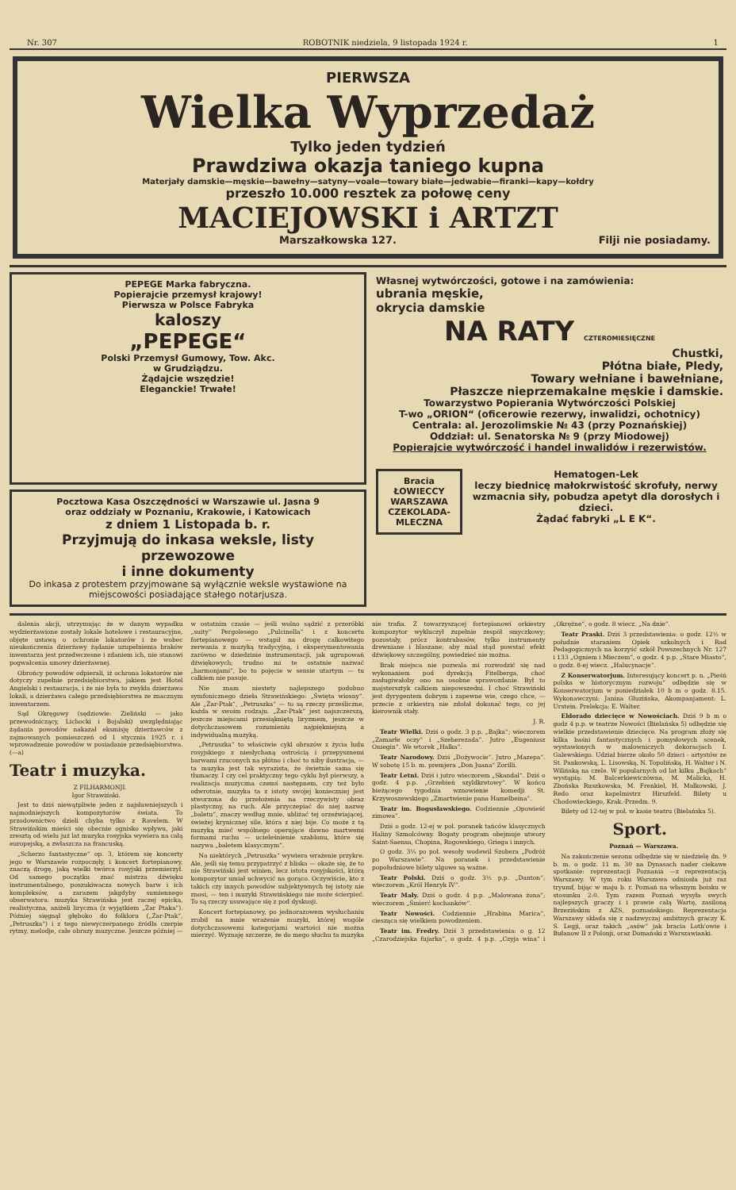Nr. 307 ROBOTNIK niedziela, 9 listopada 1924 r. 1
PIERWSZA
Wielka Wyprzedaż
Tylko jeden tydzień
Prawdziwa okazja taniego kupna
Materjały damskie—męskie—bawełny—satyny—voale—towary białe—jedwabie—firanki—kapy—kołdry
przeszło 10.000 resztek za połowę ceny
MACIEJOWSKI i ARTZT
Marszałkowska 127. Filji nie posiadamy.
PEPEGE Marka fabryczna.
Popierajcie przemysł krajowy!
Pierwsza w Polsce Fabryka
kaloszy
„PEPEGE“
Polski Przemysł Gumowy, Tow. Akc.
w Grudziądzu.
Żądajcie wszędzie!
Eleganckie! Trwałe!
Pocztowa Kasa Oszczędności w Warszawie ul. Jasna 9
oraz oddziały w Poznaniu, Krakowie, i Katowicach
z dniem 1 Listopada b. r.
Przyjmują do inkasa weksle, listy przewozowe
i inne dokumenty
Do inkasa z protestem przyjmowane są wyłącznie weksle wystawione na miejscowości posiadające stałego notarjusza.
Własnej wytwórczości, gotowe i na zamówienia:
ubrania męskie,
okrycia damskie
NA RATY CZTEROMIESIĘCZNE
Chustki,
Płótna białe, Pledy,
Towary wełniane i bawełniane,
Płaszcze nieprzemakalne męskie i damskie.
Towarzystwo Popierania Wytwórczości Polskiej
T-wo „ORION“ (oficerowie rezerwy, inwalidzi, ochotnicy)
Centrala: al. Jerozolimskie № 43 (przy Poznańskiej)
Oddział: ul. Senatorska № 9 (przy Miodowej)
Popierajcie wytwórczość i handel inwalidów i rezerwistów.
Bracia ŁOWIECCY WARSZAWA
CZEKOLADA-MLECZNA
Hematogen-Lek
leczy biednicę małokrwistość skrofuły, nerwy wzmacnia siły, pobudza apetyt dla dorosłych i dzieci.
Żądać fabryki „L E K“.
dalenia akcji, utrzymując że w danym wypadku wydzierżawione zostały lokale hotelowe i restauracyjne, objęte ustawą o ochronie lokatorów i że wobec nieukończenia dzierżawy żądanie uzupełnienia braków inwentarza jest przedwczesne i zdaniem ich, nie stanowi pogwałcenia umowy dzierżawnej.
Obrońcy powodów odpierali, iż ochrona lokatorów nie dotyczy zupełnie przedsiębiorstwa, jakiem jest Hotel Angielski i restauracja, i że nie była to zwykła dzierżawa lokali, a dzierżawa całego przedsiębiorstwa ze znacznym inwentarzem.
Sąd Okręgowy (sędziowie: Zieliński — jako przewodniczący, Lichocki i Bojalski) uwzględniając żądania powodów nakazał eksmisję dzierżawców z zajmowanych pomieszczeń od 1 stycznia 1925 r. i wprowadzenie powodów w posiadanie przedsiębiorstwa. (—a)
Teatr i muzyka.
Z FILHARMONJI.
Igor Strawiński.
Jest to dziś niewątpliwie jeden z najsławniejszych i najmodniejszych kompozytorów świata. To przodownictwo dzieli chyba tylko z Ravelem. W Strawińskim mieści się obecnie ognisko wpływu, jaki zresztą od wielu już lat muzyka rosyjska wywiera na całą europejską, a zwłaszcza na francuską.
„Scherzo fantastyczne“ op. 3, którem się koncerty jego w Warszawie rozpoczęły, i koncert fortepianowy, znaczą drogę, jaką wielki twórca rosyjski przemierzył. Od samego początku znać mistrza dźwięku instrumentalnego, poszukiwacza nowych barw i ich kompleksów, a zarazem jakgdyby sumiennego obserwatora: muzyka Strawińska jest raczej epicka, realistyczna, aniżeli liryczna (z wyjątkiem „Żar Ptaka“). Później sięgnął głęboko do folkloru („Żar-Ptak“, „Petruszka“) i z tego niewyczerpanego źródła czerpie rytmy, melodje, całe obrazy muzyczne. Jeszcze później — w ostatnim czasie — jeśli wolno sądzić z przeróbki „suity“ Pergolesego „Pulcinella“ i z koncertu fortepianowego — wstąpił na drogę całkowitego zerwania z muzyką tradycyjną, i eksperymentowania zarówno w dziedzinie instrumentacji, jak ugrupowań dźwiękowych; trudno mi te ostatnie nazwać „harmonjami“, bo to pojęcie w sensie utartym — tu całkiem nie pasuje.
Nie znam niestety najlepszego podobno symfonicznego dzieła Strawińskiego: „Święta wiosny“. Ale „Żar-Ptak“, „Petruszka“ — to są rzeczy prześliczne, każda w swoim rodzaju. „Żar-Ptak“ jest najszczerszą, jeszcze miejscami przesiąkniętą liryzmem, jeszcze w dotychczasowem rozumieniu najpiękniejszą a indywidualną muzyką.
„Petruszka“ to właściwie cykl obrazów z życia ludu rosyjskiego z niesłychaną ostrością i przepysznemi barwami rzuconych na płótno i choć to niby ilustracja, — ta muzyka jest tak wyrazista, że świetnie sama się tłumaczy. I czy cel praktyczny tego cyklu był pierwszy, a realizacja muzyczna czemś następnem, czy też było odwrotnie, muzyka ta z istoty swojej konieczniej jest stworzona do przełożenia na rzeczywisty obraz plastyczny, na ruch. Ale przyczepiać do niej nazwę „baletu“, znaczy według mnie, ubliżać tej orzeźwiającej, świeżej krynicznej sile, która z niej bije. Co może z tą muzyką mieć wspólnego operujące dawno martwemi formami ruchu — ucieleśnienie szablonu, które się nazywa „baletem klasycznym“.
Na niektórych „Petruszka“ wywiera wrażenie przykre. Ale, jeśli się temu przypatrzyć z bliska — okaże się, że to nie Strawiński jest winien, lecz istota rosyjskości, którą kompozytor umiał uchwycić na gorąco. Oczywiście, kto z takich czy innych powodów subjektywnych tej istoty nie znosi, — ten i muzyki Strawińskiego nie może ścierpieć. To są rzeczy usuwające się z pod dyskusji.
Koncert fortepianowy, po jednorazowem wysłuchaniu zrobił na mnie wrażenie muzyki, której wogóle dotychczasowemi kategorjami wartości nie można mierzyć. Wyznaję szczerze, że do mego słuchu ta muzyka nie trafia. Z towarzyszącej fortepianowi orkiestry kompozytor wykluczył zupełnie zespół smyczkowy; pozostały, prócz kontrabasów, tylko instrumenty drewniane i blaszane; aby miał stąd powstać efekt dźwiękowy szczególny, powiedzieć nie można.
Brak miejsca nie pozwala mi rozwodzić się nad wykonaniem pod dyrekcją Fitelberga, choć zasługiwałoby ono na osobne sprawozdanie. Był to majstersztyk całkiem niepowszedni. I choć Strawiński jest dyrygentem dobrym i zapewne wie, czego chce, — przecie z orkiestrą nie zdołał dokonać tego, co jej kierownik stały.
J. R.
Teatr Wielki. Dziś o godz. 3 p.p. „Bajka“; wieczorem „Zamarłe oczy“ i „Szeherezada“. Jutro „Eugeniusz Oniegin“. We wtorek „Halka“.
Teatr Narodowy. Dziś „Dożywocie“. Jutro „Mazepa“. W sobotę 15 b. m. premjera „Don Juana“ Zorilli.
Teatr Letni. Dziś i jutro wieczorem „Skandal“. Dziś o godz. 4 p.p. „Grzebień szyldkretowy“. W końcu bieżącego tygodnia wznowienie komedji St. Krzywoszewskiego „Zmartwienie pana Hamelbeina“.
Teatr im. Bogusławskiego. Codziennie „Opowieść zimowa“.
Dziś o godz. 12-ej w poł. poranek tańców klasycznych Haliny Szmolcówny. Bogaty program obejmuje utwory Saint-Saensa, Chopina, Rogowskiego, Griega i innych.
O godz. 3½ po poł. wesoły wodewil Szobera „Podróż po Warszawie“. Na poranek i przedstawienie popołudniowe bilety ulgowe są ważne.
Teatr Polski. Dziś o godz. 3½ p.p. „Danton“; wieczorem „Król Henryk IV“.
Teatr Mały. Dziś o godz. 4 p.p. „Malowana żona“; wieczorem „Śmierć kochanków“.
Teatr Nowości. Codziennie „Hrabina Marica“, ciesząca się wielkiem powodzeniem.
Teatr im. Fredry. Dziś 3 przedstawienia: o g. 12 „Czarodziejska fujarka“, o godz. 4 p.p. „Czyja wina“ i „Okrężne“, o godz. 8 wiecz. „Na dnie“.
Teatr Praski. Dziś 3 przedstawienia: o godz. 12½ w południe staraniem Opiek szkolnych i Rad Pedagogicznych na korzyść szkół Powszechnych Nr. 127 i 133 „Ogniem i Mieczem“, o godz. 4 p.p. „Stare Miasto“, o godz. 8-ej wiecz. „Halucynacje“.
Z Konserwatorjum. Interesujący koncert p. n. „Pieśń polska w historycznym rozwoju“ odbędzie się w Konserwatorjum w poniedziałek 10 b m o godz. 8.15. Wykonawczyni: Janina Głuzińska, Akompanjament: L. Urstein. Prelekcja: E. Walter.
Eldorado dziecięce w Nowościach. Dziś 9 b m o godz 4 p.p. w teatrze Nowości (Bielańska 5) odbędzie się wielkie przedstawienie dziecięce. Na program złoży się kilka baśni fantastycznych i pomysłowych scenek, wystawionych w malowniczych dekoracjach I. Galewskiego. Udział bierze około 50 dzieci - artystów ze St. Pankowską, L. Lisowską, N. Topolińską, H. Walter i N. Wilińską na czele. W popularnych od lat kilku „Bajkach“ wystąpią: M. Balcerkiewiczówna, M. Malicka, H. Zbońska Ruszkowska, M. Frenkiel, H. Małkowski, J. Redo oraz kapelmistrz Hirszfeld. Bilety u Chodowieckiego, Krak.-Przedm. 9.
Bilety od 12-tej w poł. w kasie teatru (Bielańska 5).
Sport.
Poznań — Warszawa.
Na zakończenie sezonu odbędzie się w niedzielę dn. 9 b. m. o godz. 11 m. 30 na Dynasach nader ciekawe spotkanie: reprezentacji Poznania —z reprezentacją Warszawy. W tym roku Warszawa odniosła już raz tryumf, bijąc w maju b. r. Poznań na własnym boisku w stosunku 2:0. Tym razem Poznań wysyła swych najlepszych graczy i i prawie całą Wartę, zasiloną Brzezińskim z AZS, poznańskiego. Reprezentacja Warszawy składa się z nadzwyczaj ambitnych graczy K. S. Legji, oraz takich „asów“ jak bracia Loth'owie i Bułanow II z Polonji, oraz Domański z Warszawianki.